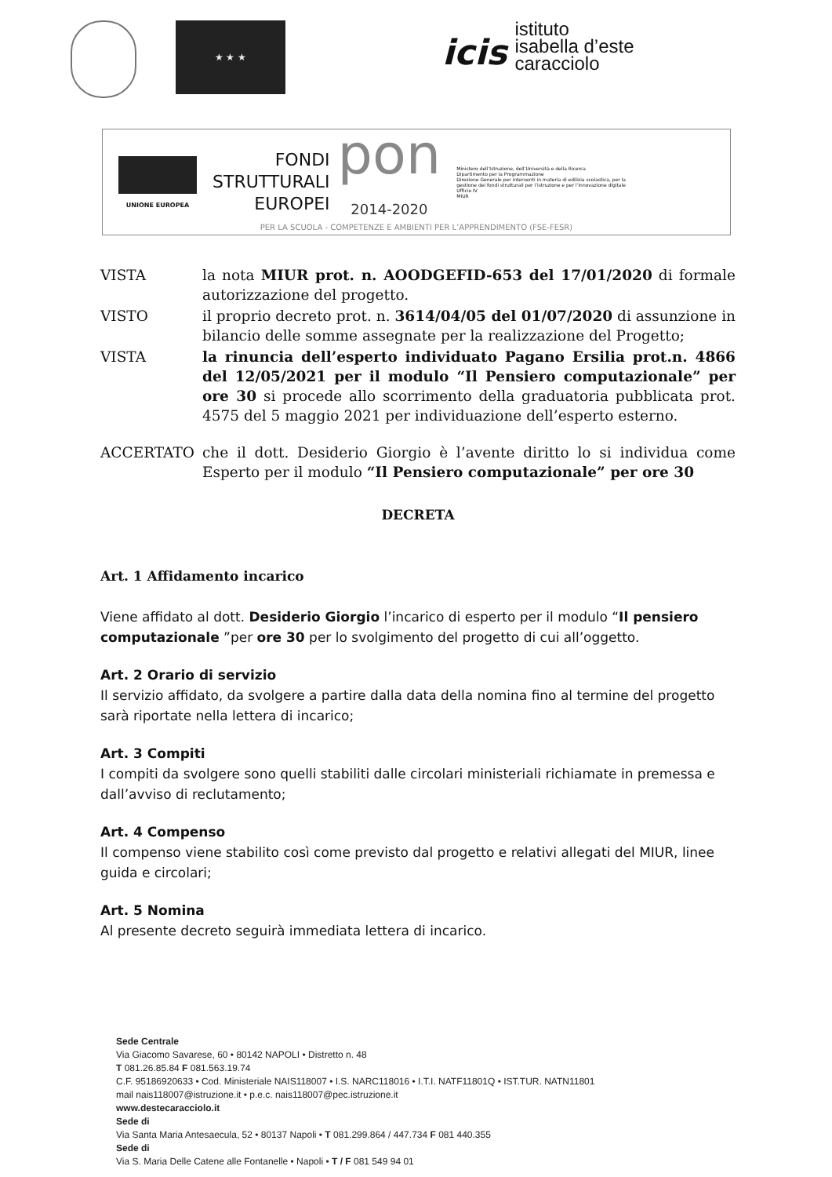★ ★ ★
icis
istituto
isabella d’este
caracciolo
UNIONE EUROPEA
FONDI
STRUTTURALI
EUROPEI
pon
2014-2020
Ministero dell’Istruzione, dell’Università e della Ricerca
Dipartimento per la Programmazione
Direzione Generale per interventi in materia di edilizia scolastica, per la gestione dei fondi strutturali per l’istruzione e per l’innovazione digitale
Ufficio IV
MIUR
PER LA SCUOLA - COMPETENZE E AMBIENTI PER L’APPRENDIMENTO (FSE-FESR)
VISTA la nota MIUR prot. n. AOODGEFID-653 del 17/01/2020 di formale autorizzazione del progetto.
VISTO il proprio decreto prot. n. 3614/04/05 del 01/07/2020 di assunzione in bilancio delle somme assegnate per la realizzazione del Progetto;
VISTA la rinuncia dell’esperto individuato Pagano Ersilia prot.n. 4866 del 12/05/2021 per il modulo “Il Pensiero computazionale” per ore 30 si procede allo scorrimento della graduatoria pubblicata prot. 4575 del 5 maggio 2021 per individuazione dell’esperto esterno.
ACCERTATO che il dott. Desiderio Giorgio è l’avente diritto lo si individua come Esperto per il modulo “Il Pensiero computazionale” per ore 30
DECRETA
Art. 1 Affidamento incarico
Viene affidato al dott. Desiderio Giorgio l’incarico di esperto per il modulo “Il pensiero computazionale ”per ore 30 per lo svolgimento del progetto di cui all’oggetto.
Art. 2 Orario di servizio
Il servizio affidato, da svolgere a partire dalla data della nomina fino al termine del progetto sarà riportate nella lettera di incarico;
Art. 3 Compiti
I compiti da svolgere sono quelli stabiliti dalle circolari ministeriali richiamate in premessa e dall’avviso di reclutamento;
Art. 4 Compenso
Il compenso viene stabilito così come previsto dal progetto e relativi allegati del MIUR, linee guida e circolari;
Art. 5 Nomina
Al presente decreto seguirà immediata lettera di incarico.
Sede Centrale
Via Giacomo Savarese, 60 • 80142 NAPOLI • Distretto n. 48
T 081.26.85.84 F 081.563.19.74
C.F. 95186920633 • Cod. Ministeriale NAIS118007 • I.S. NARC118016 • I.T.I. NATF11801Q • IST.TUR. NATN11801
mail nais118007@istruzione.it • p.e.c. nais118007@pec.istruzione.it
www.destecaracciolo.it
Sede di
Via Santa Maria Antesaecula, 52 • 80137 Napoli • T 081.299.864 / 447.734 F 081 440.355
Sede di
Via S. Maria Delle Catene alle Fontanelle • Napoli • T / F 081 549 94 01